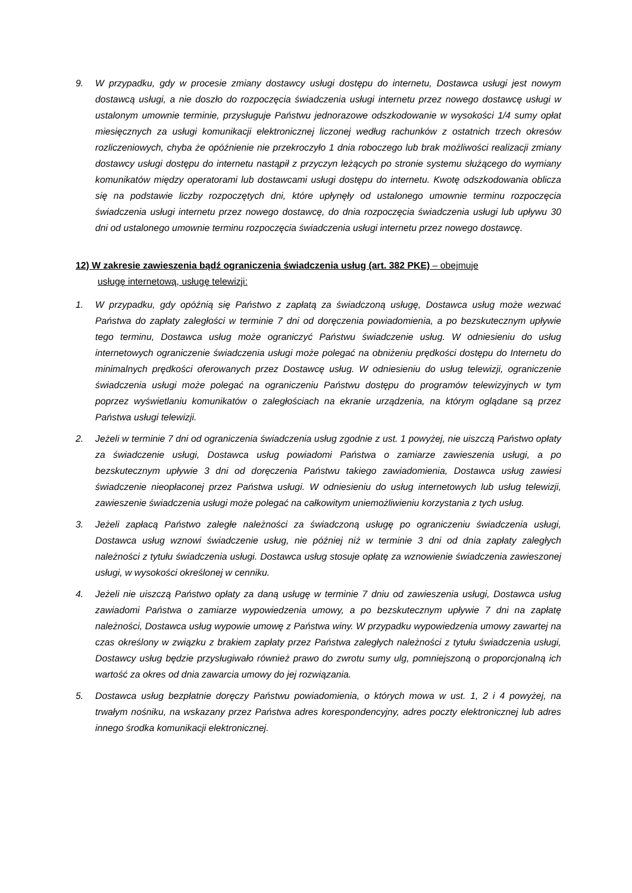9. W przypadku, gdy w procesie zmiany dostawcy usługi dostępu do internetu, Dostawca usługi jest nowym dostawcą usługi, a nie doszło do rozpoczęcia świadczenia usługi internetu przez nowego dostawcę usługi w ustalonym umownie terminie, przysługuje Państwu jednorazowe odszkodowanie w wysokości 1/4 sumy opłat miesięcznych za usługi komunikacji elektronicznej liczonej według rachunków z ostatnich trzech okresów rozliczeniowych, chyba że opóźnienie nie przekroczyło 1 dnia roboczego lub brak możliwości realizacji zmiany dostawcy usługi dostępu do internetu nastąpił z przyczyn leżących po stronie systemu służącego do wymiany komunikatów między operatorami lub dostawcami usługi dostępu do internetu. Kwotę odszkodowania oblicza się na podstawie liczby rozpoczętych dni, które upłynęły od ustalonego umownie terminu rozpoczęcia świadczenia usługi internetu przez nowego dostawcę, do dnia rozpoczęcia świadczenia usługi lub upływu 30 dni od ustalonego umownie terminu rozpoczęcia świadczenia usługi internetu przez nowego dostawcę.
12) W zakresie zawieszenia bądź ograniczenia świadczenia usług (art. 382 PKE) – obejmuje
usługę internetową, usługę telewizji:
1. W przypadku, gdy opóźnią się Państwo z zapłatą za świadczoną usługę, Dostawca usług może wezwać Państwa do zapłaty zaległości w terminie 7 dni od doręczenia powiadomienia, a po bezskutecznym upływie tego terminu, Dostawca usług może ograniczyć Państwu świadczenie usług. W odniesieniu do usług internetowych ograniczenie świadczenia usługi może polegać na obniżeniu prędkości dostępu do Internetu do minimalnych prędkości oferowanych przez Dostawcę usług. W odniesieniu do usług telewizji, ograniczenie świadczenia usługi może polegać na ograniczeniu Państwu dostępu do programów telewizyjnych w tym poprzez wyświetlaniu komunikatów o zaległościach na ekranie urządzenia, na którym oglądane są przez Państwa usługi telewizji.
2. Jeżeli w terminie 7 dni od ograniczenia świadczenia usług zgodnie z ust. 1 powyżej, nie uiszczą Państwo opłaty za świadczenie usługi, Dostawca usług powiadomi Państwa o zamiarze zawieszenia usługi, a po bezskutecznym upływie 3 dni od doręczenia Państwu takiego zawiadomienia, Dostawca usług zawiesi świadczenie nieopłaconej przez Państwa usługi. W odniesieniu do usług internetowych lub usług telewizji, zawieszenie świadczenia usługi może polegać na całkowitym uniemożliwieniu korzystania z tych usług.
3. Jeżeli zapłacą Państwo zaległe należności za świadczoną usługę po ograniczeniu świadczenia usługi, Dostawca usług wznowi świadczenie usług, nie później niż w terminie 3 dni od dnia zapłaty zaległych należności z tytułu świadczenia usługi. Dostawca usług stosuje opłatę za wznowienie świadczenia zawieszonej usługi, w wysokości określonej w cenniku.
4. Jeżeli nie uiszczą Państwo opłaty za daną usługę w terminie 7 dniu od zawieszenia usługi, Dostawca usług zawiadomi Państwa o zamiarze wypowiedzenia umowy, a po bezskutecznym upływie 7 dni na zapłatę należności, Dostawca usług wypowie umowę z Państwa winy. W przypadku wypowiedzenia umowy zawartej na czas określony w związku z brakiem zapłaty przez Państwa zaległych należności z tytułu świadczenia usługi, Dostawcy usług będzie przysługiwało również prawo do zwrotu sumy ulg, pomniejszoną o proporcjonalną ich wartość za okres od dnia zawarcia umowy do jej rozwiązania.
5. Dostawca usług bezpłatnie doręczy Państwu powiadomienia, o których mowa w ust. 1, 2 i 4 powyżej, na trwałym nośniku, na wskazany przez Państwa adres korespondencyjny, adres poczty elektronicznej lub adres innego środka komunikacji elektronicznej.